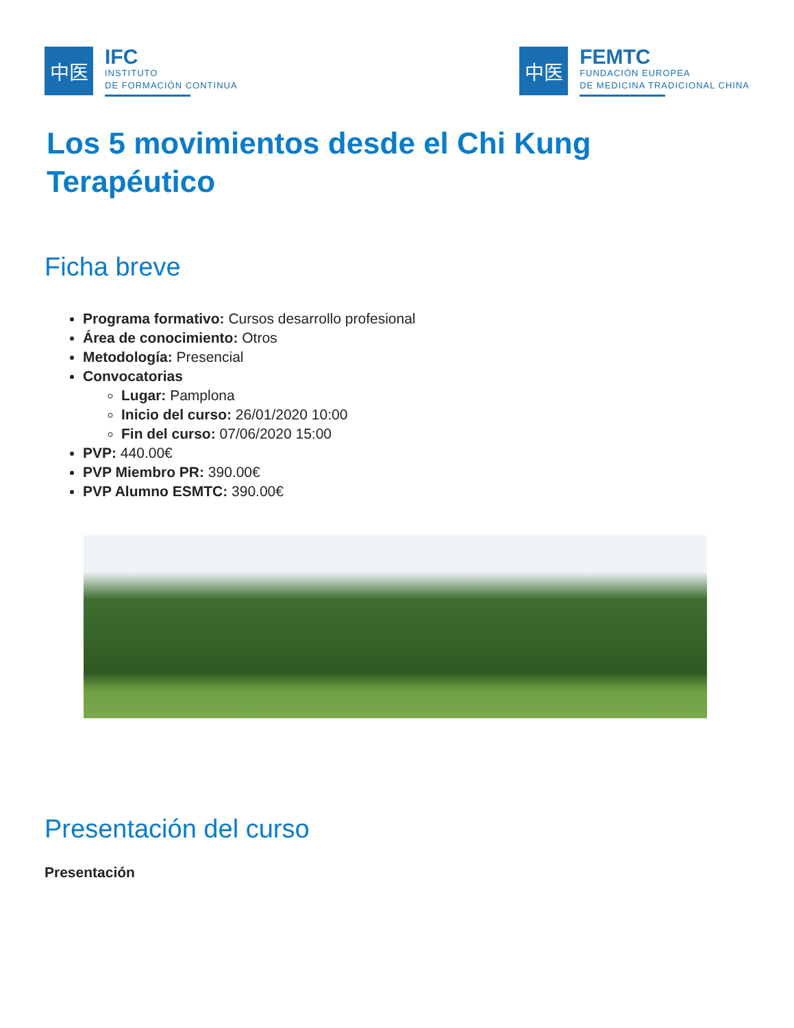中医
IFC
INSTITUTO
DE FORMACIÓN CONTINUA
中医
FEMTC
FUNDACIÓN EUROPEA
DE MEDICINA TRADICIONAL CHINA
Los 5 movimientos desde el Chi Kung Terapéutico
Ficha breve
Programa formativo: Cursos desarrollo profesional
Área de conocimiento: Otros
Metodología: Presencial
Convocatorias
Lugar: Pamplona
Inicio del curso: 26/01/2020 10:00
Fin del curso: 07/06/2020 15:00
PVP: 440.00€
PVP Miembro PR: 390.00€
PVP Alumno ESMTC: 390.00€
Presentación del curso
Presentación